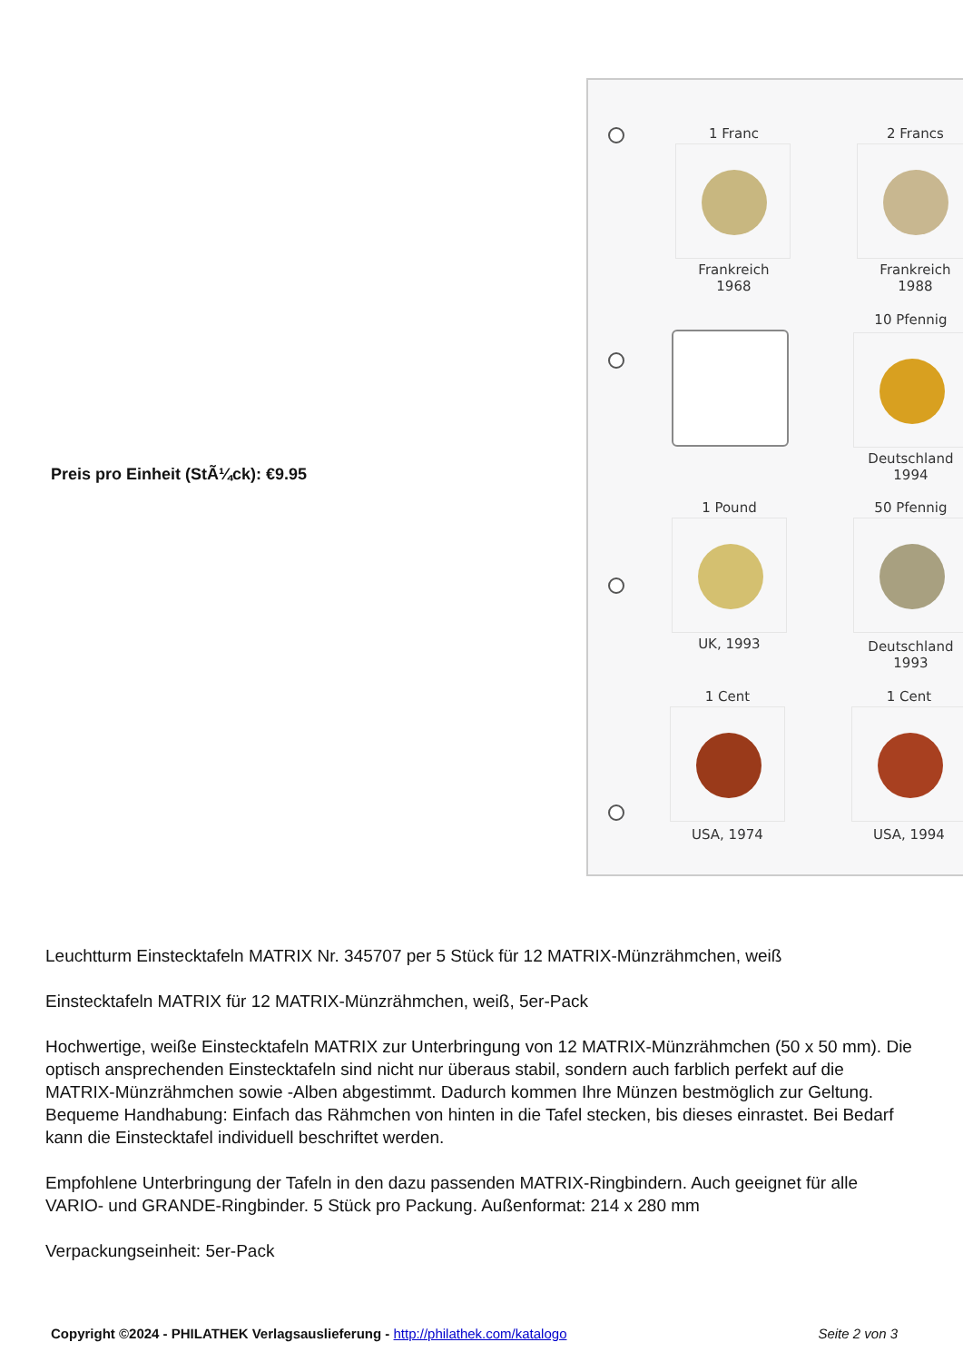Preis pro Einheit (StÃ¼ck): €9.95
1 Franc
Frankreich
1968
2 Francs
Frankreich
1988
10 Pfennig
Deutschland
1994
1 Pound
UK, 1993
50 Pfennig
Deutschland
1993
1 Cent
USA, 1974
1 Cent
USA, 1994
Leuchtturm Einstecktafeln MATRIX Nr. 345707 per 5 Stück für 12 MATRIX-Münzrähmchen, weiß
Einstecktafeln MATRIX für 12 MATRIX-Münzrähmchen, weiß, 5er-Pack
Hochwertige, weiße Einstecktafeln MATRIX zur Unterbringung von 12 MATRIX-Münzrähmchen (50 x 50 mm). Die optisch ansprechenden Einstecktafeln sind nicht nur überaus stabil, sondern auch farblich perfekt auf die MATRIX-Münzrähmchen sowie -Alben abgestimmt. Dadurch kommen Ihre Münzen bestmöglich zur Geltung. Bequeme Handhabung: Einfach das Rähmchen von hinten in die Tafel stecken, bis dieses einrastet. Bei Bedarf kann die Einstecktafel individuell beschriftet werden.
Empfohlene Unterbringung der Tafeln in den dazu passenden MATRIX-Ringbindern. Auch geeignet für alle VARIO- und GRANDE-Ringbinder. 5 Stück pro Packung. Außenformat: 214 x 280 mm
Verpackungseinheit: 5er-Pack
Copyright ©2024 - PHILATHEK Verlagsauslieferung - http://philathek.com/katalogo Seite 2 von 3